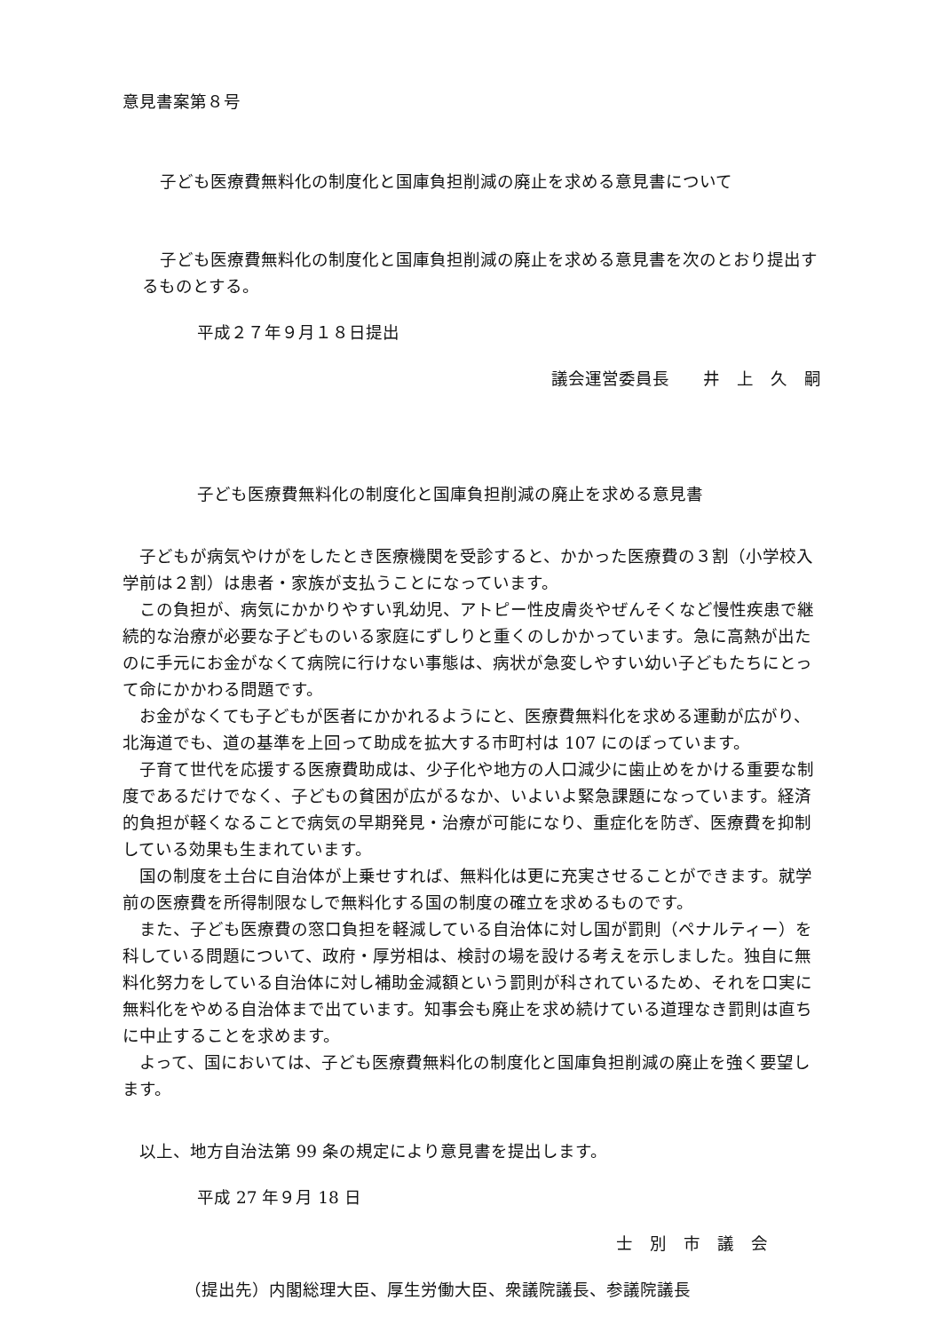意見書案第８号
子ども医療費無料化の制度化と国庫負担削減の廃止を求める意見書について
子ども医療費無料化の制度化と国庫負担削減の廃止を求める意見書を次のとおり提出するものとする。
平成２７年９月１８日提出
議会運営委員長　　井　上　久　嗣
子ども医療費無料化の制度化と国庫負担削減の廃止を求める意見書
子どもが病気やけがをしたとき医療機関を受診すると、かかった医療費の３割（小学校入学前は２割）は患者・家族が支払うことになっています。
この負担が、病気にかかりやすい乳幼児、アトピー性皮膚炎やぜんそくなど慢性疾患で継続的な治療が必要な子どものいる家庭にずしりと重くのしかかっています。急に高熱が出たのに手元にお金がなくて病院に行けない事態は、病状が急変しやすい幼い子どもたちにとって命にかかわる問題です。
お金がなくても子どもが医者にかかれるようにと、医療費無料化を求める運動が広がり、北海道でも、道の基準を上回って助成を拡大する市町村は 107 にのぼっています。
子育て世代を応援する医療費助成は、少子化や地方の人口減少に歯止めをかける重要な制度であるだけでなく、子どもの貧困が広がるなか、いよいよ緊急課題になっています。経済的負担が軽くなることで病気の早期発見・治療が可能になり、重症化を防ぎ、医療費を抑制している効果も生まれています。
国の制度を土台に自治体が上乗せすれば、無料化は更に充実させることができます。就学前の医療費を所得制限なしで無料化する国の制度の確立を求めるものです。
また、子ども医療費の窓口負担を軽減している自治体に対し国が罰則（ペナルティー）を科している問題について、政府・厚労相は、検討の場を設ける考えを示しました。独自に無料化努力をしている自治体に対し補助金減額という罰則が科されているため、それを口実に無料化をやめる自治体まで出ています。知事会も廃止を求め続けている道理なき罰則は直ちに中止することを求めます。
よって、国においては、子ども医療費無料化の制度化と国庫負担削減の廃止を強く要望します。
以上、地方自治法第 99 条の規定により意見書を提出します。
平成 27 年９月 18 日
士　別　市　議　会
（提出先）内閣総理大臣、厚生労働大臣、衆議院議長、参議院議長